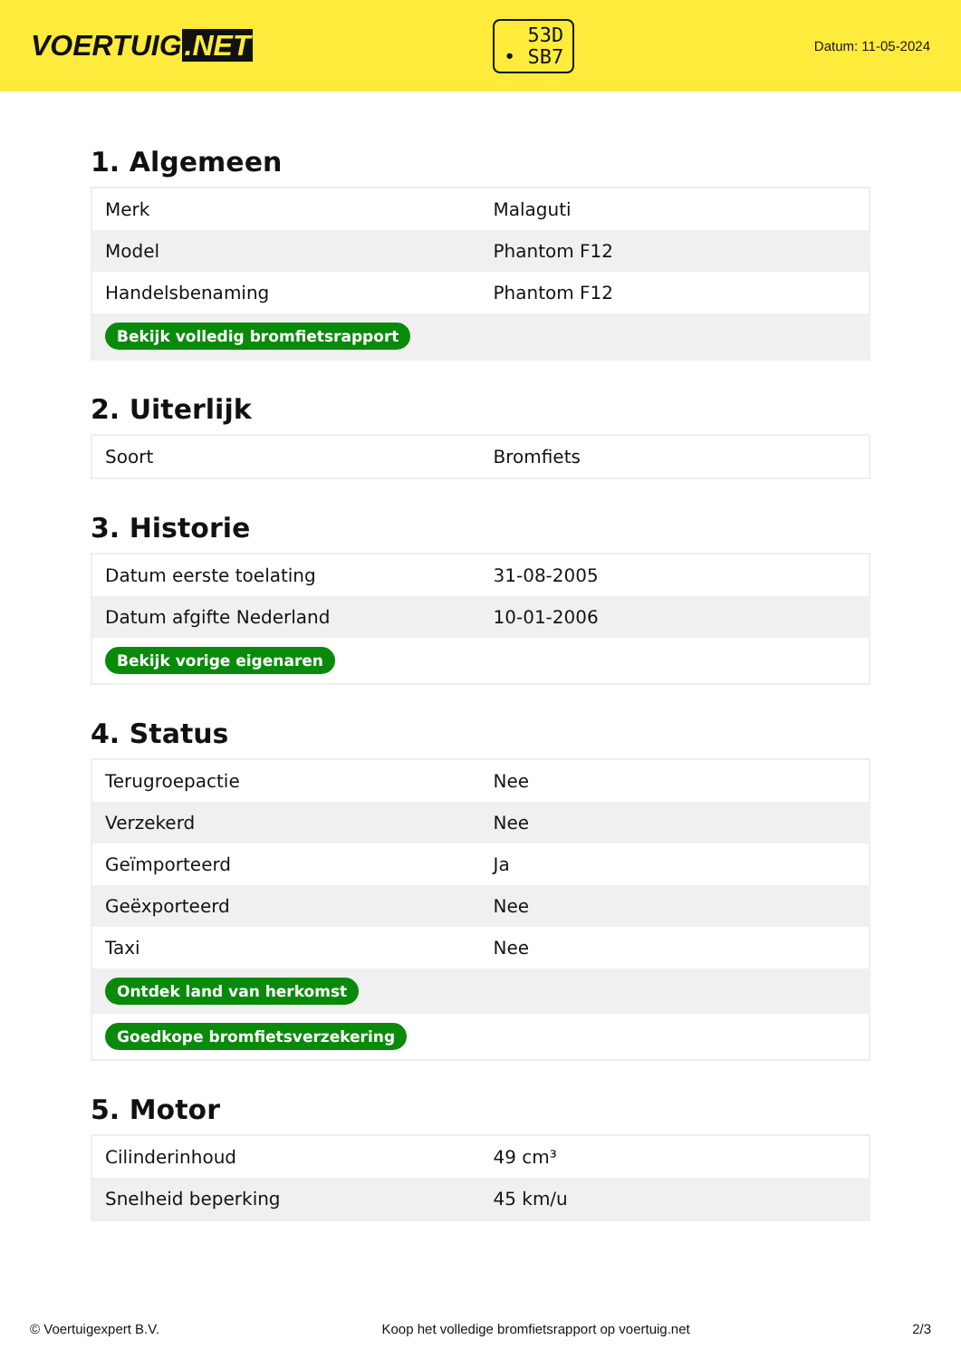VOERTUIG.NET
53D
• SB7
Datum: 11-05-2024
1. Algemeen
| Merk | Malaguti |
| Model | Phantom F12 |
| Handelsbenaming | Phantom F12 |
| Bekijk volledig bromfietsrapport | |
2. Uiterlijk
| Soort | Bromfiets |
3. Historie
| Datum eerste toelating | 31-08-2005 |
| Datum afgifte Nederland | 10-01-2006 |
| Bekijk vorige eigenaren | |
4. Status
| Terugroepactie | Nee |
| Verzekerd | Nee |
| Geïmporteerd | Ja |
| Geëxporteerd | Nee |
| Taxi | Nee |
| Ontdek land van herkomst | |
| Goedkope bromfietsverzekering | |
5. Motor
| Cilinderinhoud | 49 cm³ |
| Snelheid beperking | 45 km/u |
© Voertuigexpert B.V. Koop het volledige bromfietsrapport op voertuig.net 2/3